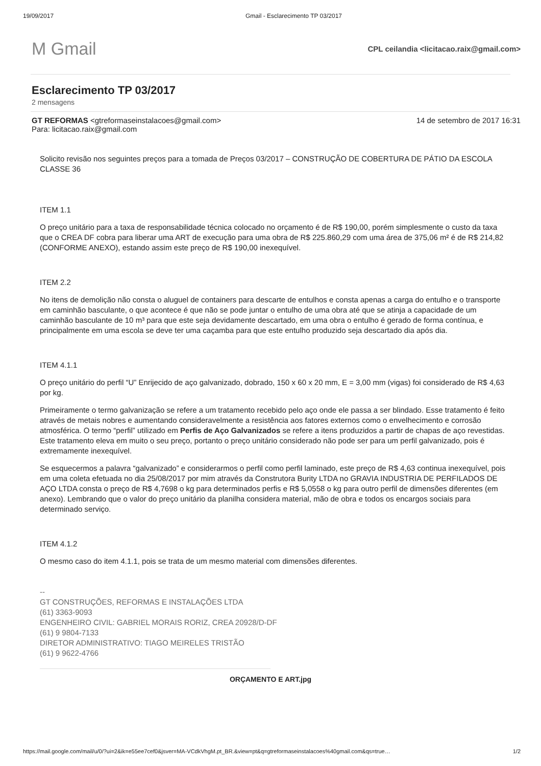19/09/2017 Gmail - Esclarecimento TP 03/2017
M Gmail
CPL ceilandia <licitacao.raix@gmail.com>
Esclarecimento TP 03/2017
2 mensagens
GT REFORMAS <gtreformaseinstalacoes@gmail.com> 14 de setembro de 2017 16:31
Para: licitacao.raix@gmail.com
Solicito revisão nos seguintes preços para a tomada de Preços 03/2017 – CONSTRUÇÃO DE COBERTURA DE PÁTIO DA ESCOLA CLASSE 36
ITEM 1.1
O preço unitário para a taxa de responsabilidade técnica colocado no orçamento é de R$ 190,00, porém simplesmente o custo da taxa que o CREA DF cobra para liberar uma ART de execução para uma obra de R$ 225.860,29 com uma área de 375,06 m² é de R$ 214,82 (CONFORME ANEXO), estando assim este preço de R$ 190,00 inexequível.
ITEM 2.2
No itens de demolição não consta o aluguel de containers para descarte de entulhos e consta apenas a carga do entulho e o transporte em caminhão basculante, o que acontece é que não se pode juntar o entulho de uma obra até que se atinja a capacidade de um caminhão basculante de 10 m³ para que este seja devidamente descartado, em uma obra o entulho é gerado de forma contínua, e principalmente em uma escola se deve ter uma caçamba para que este entulho produzido seja descartado dia após dia.
ITEM 4.1.1
O preço unitário do perfil “U” Enrijecido de aço galvanizado, dobrado, 150 x 60 x 20 mm, E = 3,00 mm (vigas) foi considerado de R$ 4,63 por kg.
Primeiramente o termo galvanização se refere a um tratamento recebido pelo aço onde ele passa a ser blindado. Esse tratamento é feito através de metais nobres e aumentando consideravelmente a resistência aos fatores externos como o envelhecimento e corrosão atmosférica. O termo “perfil” utilizado em Perfis de Aço Galvanizados se refere a itens produzidos a partir de chapas de aço revestidas. Este tratamento eleva em muito o seu preço, portanto o preço unitário considerado não pode ser para um perfil galvanizado, pois é extremamente inexequível.
Se esquecermos a palavra “galvanizado” e considerarmos o perfil como perfil laminado, este preço de R$ 4,63 continua inexequível, pois em uma coleta efetuada no dia 25/08/2017 por mim através da Construtora Burity LTDA no GRAVIA INDUSTRIA DE PERFILADOS DE AÇO LTDA consta o preço de R$ 4,7698 o kg para determinados perfis e R$ 5,0558 o kg para outro perfil de dimensões diferentes (em anexo). Lembrando que o valor do preço unitário da planilha considera material, mão de obra e todos os encargos sociais para determinado serviço.
ITEM 4.1.2
O mesmo caso do item 4.1.1, pois se trata de um mesmo material com dimensões diferentes.
--
GT CONSTRUÇÕES, REFORMAS E INSTALAÇÕES LTDA
(61) 3363-9093
ENGENHEIRO CIVIL: GABRIEL MORAIS RORIZ, CREA 20928/D-DF
(61) 9 9804-7133
DIRETOR ADMINISTRATIVO: TIAGO MEIRELES TRISTÃO
(61) 9 9622-4766
ORÇAMENTO E ART.jpg
https://mail.google.com/mail/u/0/?ui=2&ik=e55ee7cef0&jsver=MA-VCdkVhgM.pt_BR.&view=pt&q=gtreformaseinstalacoes%40gmail.com&qs=true… 1/2